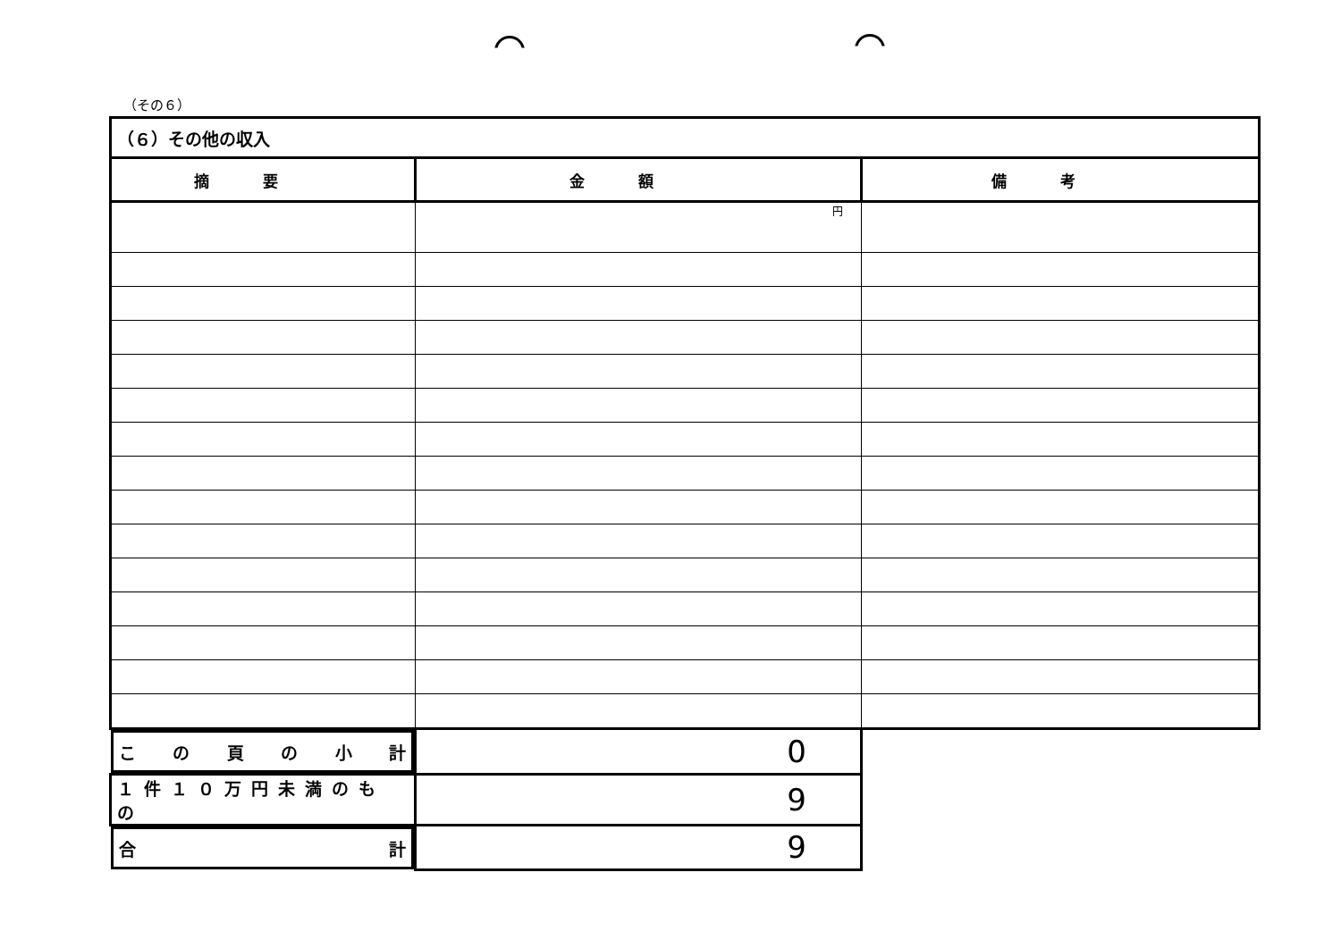（その６）
| （６）その他の収入 | | |
| 摘要 | 金額 | 備考 |
| | 円 | |
| こ の 頁 の 小 計 | 0 | |
| １件１０万円未満のもの | 9 | |
| 合 計 | 9 | |